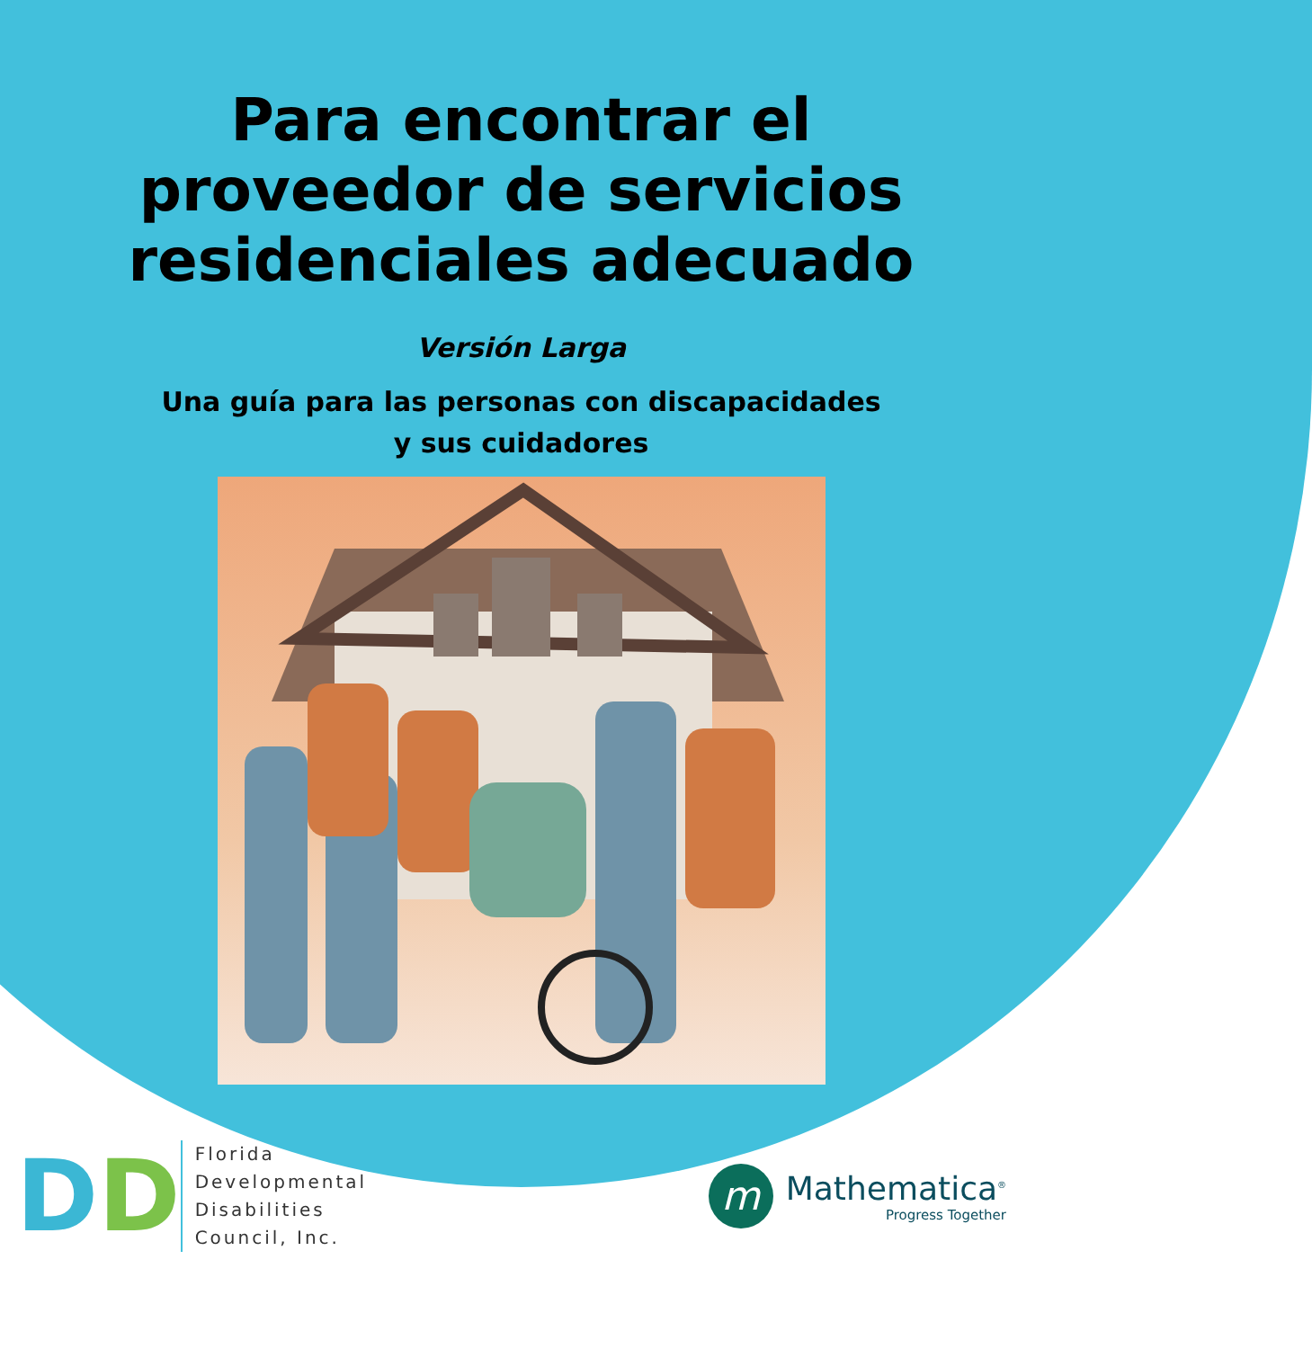Para encontrar el
proveedor de servicios
residenciales adecuado
Versión Larga
Una guía para las personas con discapacidades
y sus cuidadores
DD
Florida
Developmental
Disabilities
Council, Inc.
m
Mathematica<sup>®</sup>
Progress Together